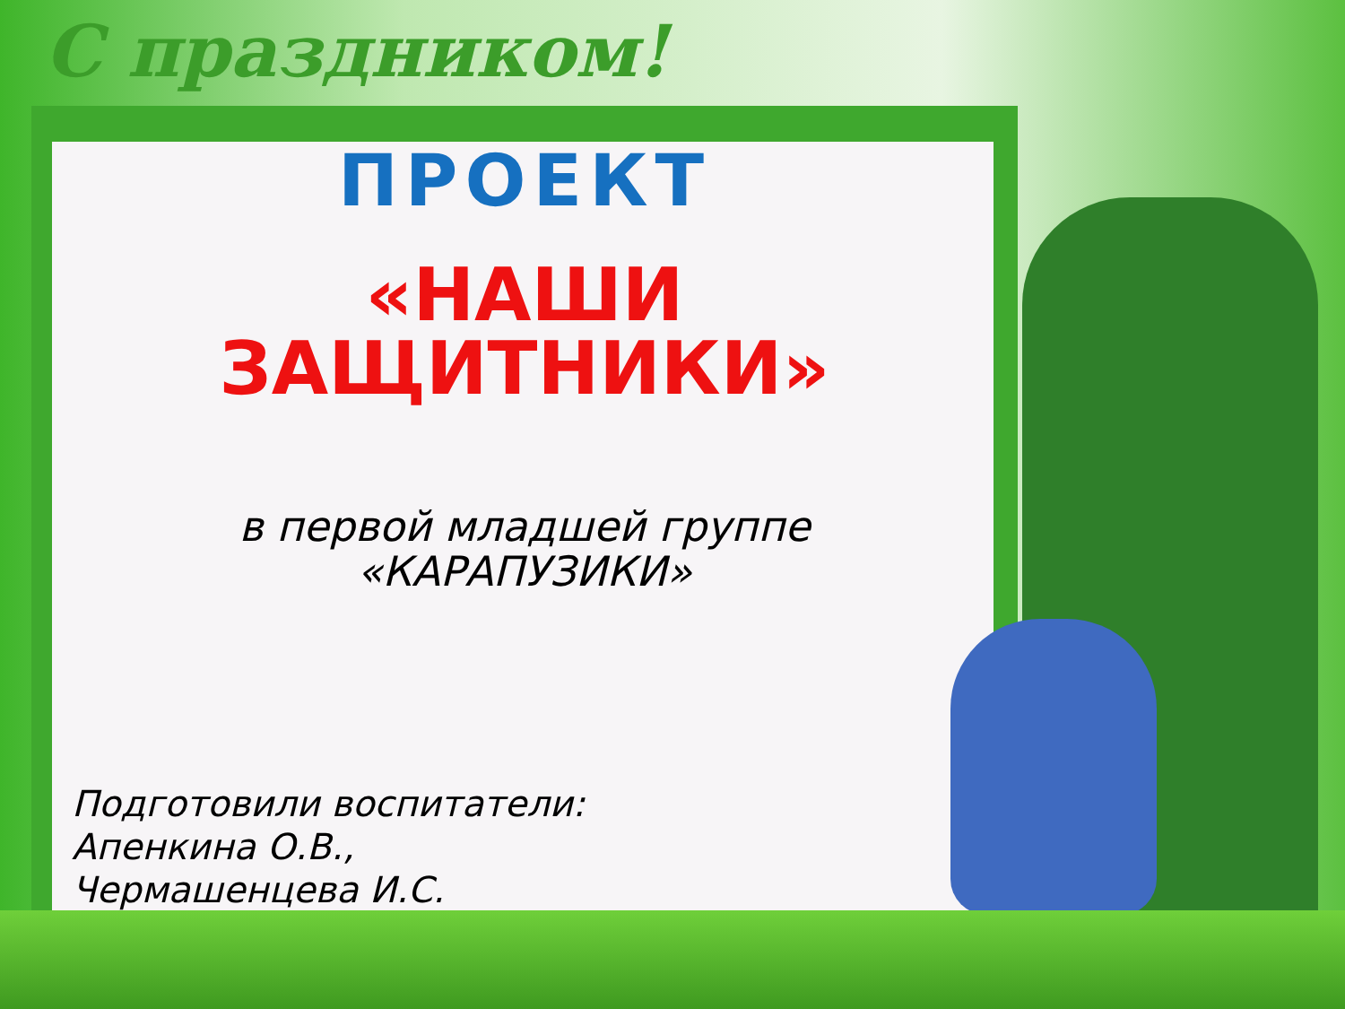С праздником!
ПРОЕКТ
«НАШИ
ЗАЩИТНИКИ»
в первой младшей группе
«КАРАПУЗИКИ»
Подготовили воспитатели:
Апенкина О.В.,
Чермашенцева И.С.